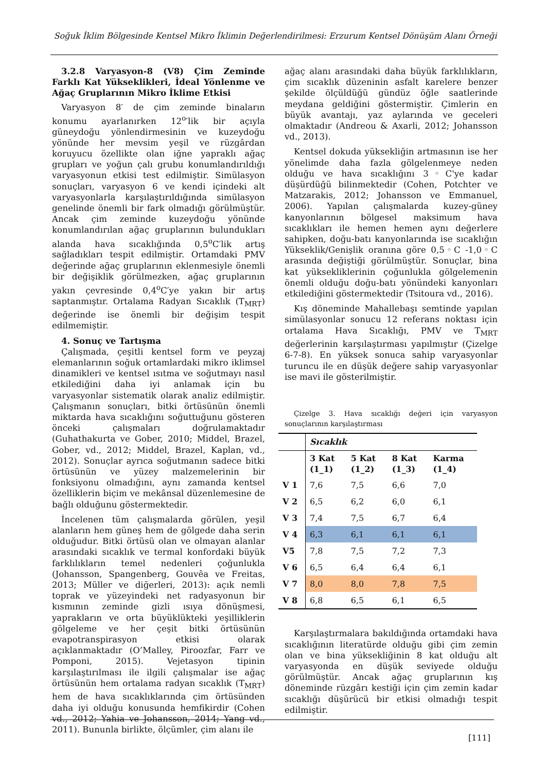Soğuk İklim Bölgesinde Kentsel Mikro İklimin Değerlendirilmesi: Erzurum Kentsel Dönüşüm Alanı Örneği
3.2.8 Varyasyon-8 (V8) Çim Zeminde Farklı Kat Yükseklikleri, İdeal Yönlenme ve Ağaç Gruplarının Mikro İklime Etkisi
Varyasyon 8′ de çim zeminde binaların konumu ayarlanırken 12<sup>o</sup>′lik bir açıyla güneydoğu yönlendirmesinin ve kuzeydoğu yönünde her mevsim yeşil ve rüzgârdan koruyucu özellikte olan iğne yapraklı ağaç grupları ve yoğun çalı grubu konumlandırıldığı varyasyonun etkisi test edilmiştir. Simülasyon sonuçları, varyasyon 6 ve kendi içindeki alt varyasyonlarla karşılaştırıldığında simülasyon genelinde önemli bir fark olmadığı görülmüştür. Ancak çim zeminde kuzeydoğu yönünde konumlandırılan ağaç gruplarının bulundukları alanda hava sıcaklığında 0,5<sup>o</sup>C′lik artış sağladıkları tespit edilmiştir. Ortamdaki PMV değerinde ağaç gruplarının eklenmesiyle önemli bir değişiklik görülmezken, ağaç gruplarının yakın çevresinde 0,4<sup>o</sup>C′ye yakın bir artış saptanmıştır. Ortalama Radyan Sıcaklık (T<sub>MRT</sub>) değerinde ise önemli bir değişim tespit edilmemiştir.
4. Sonuç ve Tartışma
Çalışmada, çeşitli kentsel form ve peyzaj elemanlarının soğuk ortamlardaki mikro iklimsel dinamikleri ve kentsel ısıtma ve soğutmayı nasıl etkilediğini daha iyi anlamak için bu varyasyonlar sistematik olarak analiz edilmiştir. Çalışmanın sonuçları, bitki örtüsünün önemli miktarda hava sıcaklığını soğuttuğunu gösteren önceki çalışmaları doğrulamaktadır (Guhathakurta ve Gober, 2010; Middel, Brazel, Gober, vd., 2012; Middel, Brazel, Kaplan, vd., 2012). Sonuçlar ayrıca soğutmanın sadece bitki örtüsünün ve yüzey malzemelerinin bir fonksiyonu olmadığını, aynı zamanda kentsel özelliklerin biçim ve mekânsal düzenlemesine de bağlı olduğunu göstermektedir.
İncelenen tüm çalışmalarda görülen, yeşil alanların hem güneş hem de gölgede daha serin olduğudur. Bitki örtüsü olan ve olmayan alanlar arasındaki sıcaklık ve termal konfordaki büyük farklılıkların temel nedenleri çoğunlukla (Johansson, Spangenberg, Gouvêa ve Freitas, 2013; Müller ve diğerleri, 2013): açık nemli toprak ve yüzeyindeki net radyasyonun bir kısmının zeminde gizli ısıya dönüşmesi, yaprakların ve orta büyüklükteki yeşilliklerin gölgeleme ve her çeşit bitki örtüsünün evapotranspirasyon etkisi olarak açıklanmaktadır (O’Malley, Piroozfar, Farr ve Pomponi, 2015). Vejetasyon tipinin karşılaştırılması ile ilgili çalışmalar ise ağaç örtüsünün hem ortalama radyan sıcaklık (T<sub>MRT</sub>) hem de hava sıcaklıklarında çim örtüsünden daha iyi olduğu konusunda hemfikirdir (Cohen vd., 2012; Yahia ve Johansson, 2014; Yang vd., 2011). Bununla birlikte, ölçümler, çim alanı ile
ağaç alanı arasındaki daha büyük farklılıkların, çim sıcaklık düzeninin asfalt karelere benzer şekilde ölçüldüğü gündüz öğle saatlerinde meydana geldiğini göstermiştir. Çimlerin en büyük avantajı, yaz aylarında ve geceleri olmaktadır (Andreou & Axarli, 2012; Johansson vd., 2013).
Kentsel dokuda yüksekliğin artmasının ise her yönelimde daha fazla gölgelenmeye neden olduğu ve hava sıcaklığını 3◦C'ye kadar düşürdüğü bilinmektedir (Cohen, Potchter ve Matzarakis, 2012; Johansson ve Emmanuel, 2006). Yapılan çalışmalarda kuzey-güney kanyonlarının bölgesel maksimum hava sıcaklıkları ile hemen hemen aynı değerlere sahipken, doğu-batı kanyonlarında ise sıcaklığın Yükseklik/Genişlik oranına göre 0,5◦C -1,0◦C arasında değiştiği görülmüştür. Sonuçlar, bina kat yüksekliklerinin çoğunlukla gölgelemenin önemli olduğu doğu-batı yönündeki kanyonları etkilediğini göstermektedir (Tsitoura vd., 2016).
Kış döneminde Mahallebaşı semtinde yapılan simülasyonlar sonucu 12 referans noktası için ortalama Hava Sıcaklığı, PMV ve T<sub>MRT</sub> değerlerinin karşılaştırması yapılmıştır (Çizelge 6-7-8). En yüksek sonuca sahip varyasyonlar turuncu ile en düşük değere sahip varyasyonlar ise mavi ile gösterilmiştir.
Çizelge 3. Hava sıcaklığı değeri için varyasyon sonuçlarının karşılaştırması
| | Sıcaklık | | | |
| --- | --- | --- | --- | --- |
| | 3 Kat (1_1) | 5 Kat (1_2) | 8 Kat (1_3) | Karma (1_4) |
| V 1 | 7,6 | 7,5 | 6,6 | 7,0 |
| V 2 | 6,5 | 6,2 | 6,0 | 6,1 |
| V 3 | 7,4 | 7,5 | 6,7 | 6,4 |
| V 4 | 6,3 | 6,1 | 6,1 | 6,1 |
| V5 | 7,8 | 7,5 | 7,2 | 7,3 |
| V 6 | 6,5 | 6,4 | 6,4 | 6,1 |
| V 7 | 8,0 | 8,0 | 7,8 | 7,5 |
| V 8 | 6,8 | 6,5 | 6,1 | 6,5 |
Karşılaştırmalara bakıldığında ortamdaki hava sıcaklığının literatürde olduğu gibi çim zemin olan ve bina yüksekliğinin 8 kat olduğu alt varyasyonda en düşük seviyede olduğu görülmüştür. Ancak ağaç gruplarının kış döneminde rüzgârı kestiği için çim zemin kadar sıcaklığı düşürücü bir etkisi olmadığı tespit edilmiştir.
[111]